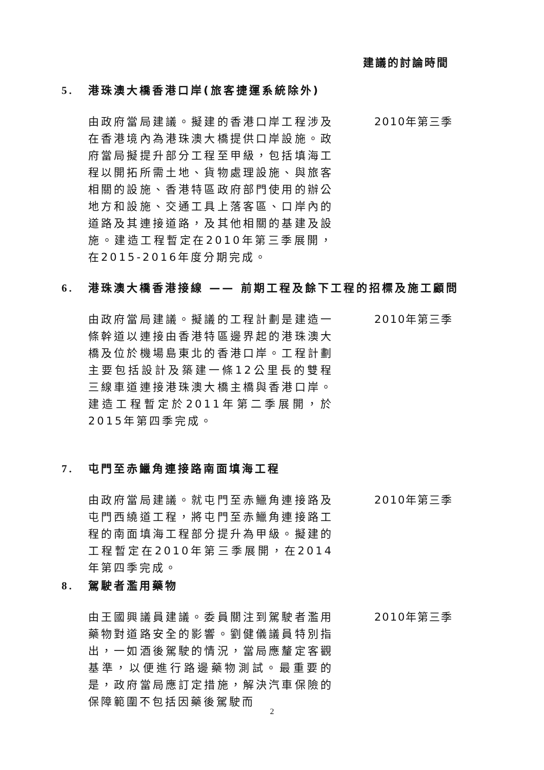建議的討論時間
5. 港珠澳大橋香港口岸(旅客捷運系統除外)
由政府當局建議。擬建的香港口岸工程涉及在香港境內為港珠澳大橋提供口岸設施。政府當局擬提升部分工程至甲級，包括填海工程以開拓所需土地、貨物處理設施、與旅客相關的設施、香港特區政府部門使用的辦公地方和設施、交通工具上落客區、口岸內的道路及其連接道路，及其他相關的基建及設施。建造工程暫定在2010年第三季展開，在2015-2016年度分期完成。
2010年第三季
6. 港珠澳大橋香港接線 —— 前期工程及餘下工程的招標及施工顧問
由政府當局建議。擬議的工程計劃是建造一條幹道以連接由香港特區邊界起的港珠澳大橋及位於機場島東北的香港口岸。工程計劃主要包括設計及築建一條12公里長的雙程三線車道連接港珠澳大橋主橋與香港口岸。建造工程暫定於2011年第二季展開，於2015年第四季完成。
2010年第三季
7. 屯門至赤鱲角連接路南面填海工程
由政府當局建議。就屯門至赤鱲角連接路及屯門西繞道工程，將屯門至赤鱲角連接路工程的南面填海工程部分提升為甲級。擬建的工程暫定在2010年第三季展開，在2014年第四季完成。
2010年第三季
8. 駕駛者濫用藥物
由王國興議員建議。委員關注到駕駛者濫用藥物對道路安全的影響。劉健儀議員特別指出，一如酒後駕駛的情況，當局應釐定客觀基準，以便進行路邊藥物測試。最重要的是，政府當局應訂定措施，解決汽車保險的保障範圍不包括因藥後駕駛而
2010年第三季
2